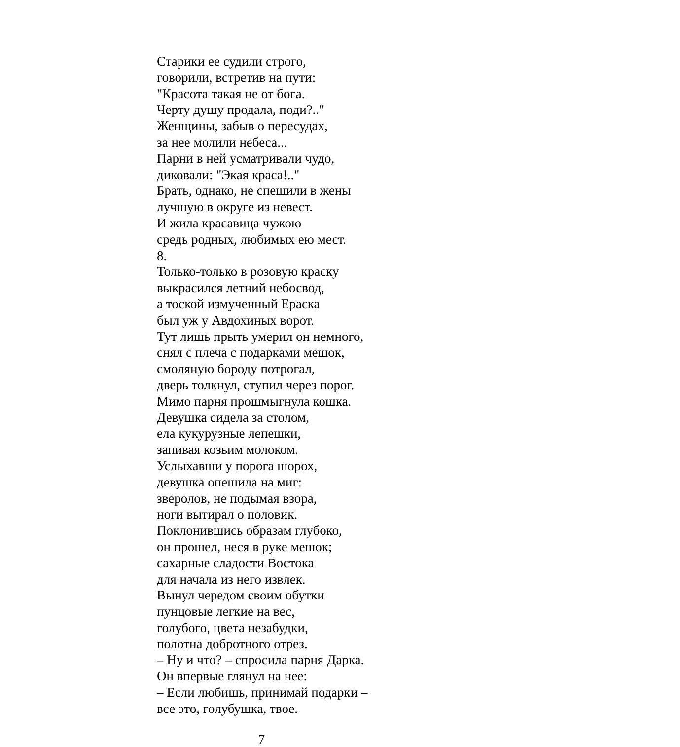Старики ее судили строго,
говорили, встретив на пути:
"Красота такая не от бога.
Черту душу продала, поди?.."
Женщины, забыв о пересудах,
за нее молили небеса...
Парни в ней усматривали чудо,
диковали: "Экая краса!.."
Брать, однако, не спешили в жены
лучшую в округе из невест.
И жила красавица чужою
средь родных, любимых ею мест.
8.
Только-только в розовую краску
выкрасился летний небосвод,
а тоской измученный Ераска
был уж у Авдохиных ворот.
Тут лишь прыть умерил он немного,
снял с плеча с подарками мешок,
смоляную бороду потрогал,
дверь толкнул, ступил через порог.
Мимо парня прошмыгнула кошка.
Девушка сидела за столом,
ела кукурузные лепешки,
запивая козьим молоком.
Услыхавши у порога шорох,
девушка опешила на миг:
зверолов, не подымая взора,
ноги вытирал о половик.
Поклонившись образам глубоко,
он прошел, неся в руке мешок;
сахарные сладости Востока
для начала из него извлек.
Вынул чередом своим обутки
пунцовые легкие на вес,
голубого, цвета незабудки,
полотна добротного отрез.
– Ну и что? – спросила парня Дарка.
Он впервые глянул на нее:
– Если любишь, принимай подарки –
все это, голубушка, твое.
7